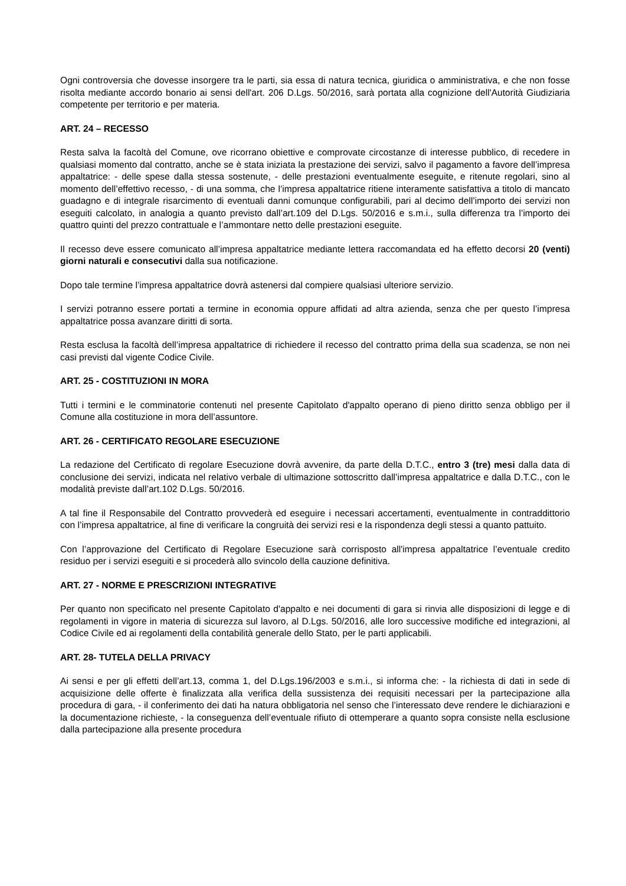Ogni controversia che dovesse insorgere tra le parti, sia essa di natura tecnica, giuridica o amministrativa, e che non fosse risolta mediante accordo bonario ai sensi dell'art. 206 D.Lgs. 50/2016, sarà portata alla cognizione dell'Autorità Giudiziaria competente per territorio e per materia.
ART. 24 – RECESSO
Resta salva la facoltà del Comune, ove ricorrano obiettive e comprovate circostanze di interesse pubblico, di recedere in qualsiasi momento dal contratto, anche se è stata iniziata la prestazione dei servizi, salvo il pagamento a favore dell’impresa appaltatrice: - delle spese dalla stessa sostenute, - delle prestazioni eventualmente eseguite, e ritenute regolari, sino al momento dell’effettivo recesso, - di una somma, che l’impresa appaltatrice ritiene interamente satisfattiva a titolo di mancato guadagno e di integrale risarcimento di eventuali danni comunque configurabili, pari al decimo dell’importo dei servizi non eseguiti calcolato, in analogia a quanto previsto dall’art.109 del D.Lgs. 50/2016 e s.m.i., sulla differenza tra l’importo dei quattro quinti del prezzo contrattuale e l’ammontare netto delle prestazioni eseguite.
Il recesso deve essere comunicato all’impresa appaltatrice mediante lettera raccomandata ed ha effetto decorsi 20 (venti) giorni naturali e consecutivi dalla sua notificazione.
Dopo tale termine l’impresa appaltatrice dovrà astenersi dal compiere qualsiasi ulteriore servizio.
I servizi potranno essere portati a termine in economia oppure affidati ad altra azienda, senza che per questo l’impresa appaltatrice possa avanzare diritti di sorta.
Resta esclusa la facoltà dell’impresa appaltatrice di richiedere il recesso del contratto prima della sua scadenza, se non nei casi previsti dal vigente Codice Civile.
ART. 25 - COSTITUZIONI IN MORA
Tutti i termini e le comminatorie contenuti nel presente Capitolato d'appalto operano di pieno diritto senza obbligo per il Comune alla costituzione in mora dell’assuntore.
ART. 26 - CERTIFICATO REGOLARE ESECUZIONE
La redazione del Certificato di regolare Esecuzione dovrà avvenire, da parte della D.T.C., entro 3 (tre) mesi dalla data di conclusione dei servizi, indicata nel relativo verbale di ultimazione sottoscritto dall’impresa appaltatrice e dalla D.T.C., con le modalità previste dall’art.102 D.Lgs. 50/2016.
A tal fine il Responsabile del Contratto provvederà ed eseguire i necessari accertamenti, eventualmente in contraddittorio con l’impresa appaltatrice, al fine di verificare la congruità dei servizi resi e la rispondenza degli stessi a quanto pattuito.
Con l’approvazione del Certificato di Regolare Esecuzione sarà corrisposto all'impresa appaltatrice l’eventuale credito residuo per i servizi eseguiti e si procederà allo svincolo della cauzione definitiva.
ART. 27 - NORME E PRESCRIZIONI INTEGRATIVE
Per quanto non specificato nel presente Capitolato d'appalto e nei documenti di gara si rinvia alle disposizioni di legge e di regolamenti in vigore in materia di sicurezza sul lavoro, al D.Lgs. 50/2016, alle loro successive modifiche ed integrazioni, al Codice Civile ed ai regolamenti della contabilità generale dello Stato, per le parti applicabili.
ART. 28- TUTELA DELLA PRIVACY
Ai sensi e per gli effetti dell’art.13, comma 1, del D.Lgs.196/2003 e s.m.i., si informa che: - la richiesta di dati in sede di acquisizione delle offerte è finalizzata alla verifica della sussistenza dei requisiti necessari per la partecipazione alla procedura di gara, - il conferimento dei dati ha natura obbligatoria nel senso che l’interessato deve rendere le dichiarazioni e la documentazione richieste, - la conseguenza dell’eventuale rifiuto di ottemperare a quanto sopra consiste nella esclusione dalla partecipazione alla presente procedura